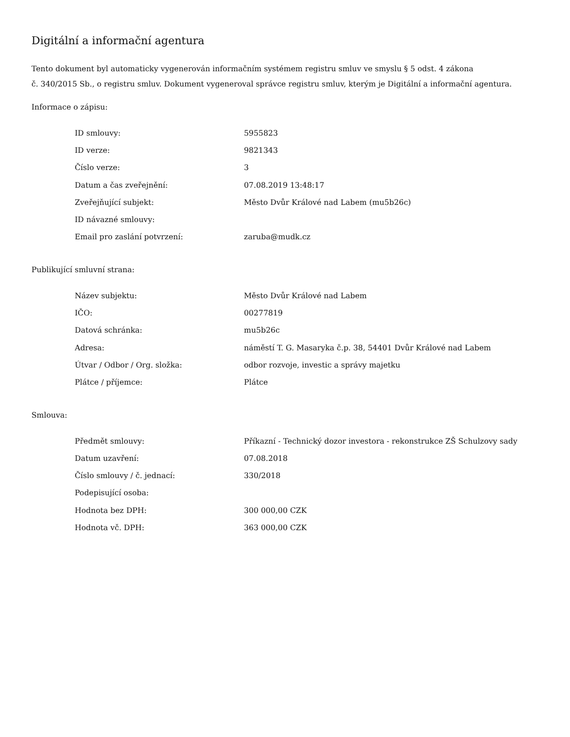Digitální a informační agentura
Tento dokument byl automaticky vygenerován informačním systémem registru smluv ve smyslu § 5 odst. 4 zákona
č. 340/2015 Sb., o registru smluv. Dokument vygeneroval správce registru smluv, kterým je Digitální a informační agentura.
Informace o zápisu:
| ID smlouvy: | 5955823 |
| ID verze: | 9821343 |
| Číslo verze: | 3 |
| Datum a čas zveřejnění: | 07.08.2019 13:48:17 |
| Zveřejňující subjekt: | Město Dvůr Králové nad Labem (mu5b26c) |
| ID návazné smlouvy: | |
| Email pro zaslání potvrzení: | zaruba@mudk.cz |
Publikující smluvní strana:
| Název subjektu: | Město Dvůr Králové nad Labem |
| IČO: | 00277819 |
| Datová schránka: | mu5b26c |
| Adresa: | náměstí T. G. Masaryka č.p. 38, 54401 Dvůr Králové nad Labem |
| Útvar / Odbor / Org. složka: | odbor rozvoje, investic a správy majetku |
| Plátce / příjemce: | Plátce |
Smlouva:
| Předmět smlouvy: | Příkazní - Technický dozor investora - rekonstrukce ZŠ Schulzovy sady |
| Datum uzavření: | 07.08.2018 |
| Číslo smlouvy / č. jednací: | 330/2018 |
| Podepisující osoba: | |
| Hodnota bez DPH: | 300 000,00 CZK |
| Hodnota vč. DPH: | 363 000,00 CZK |